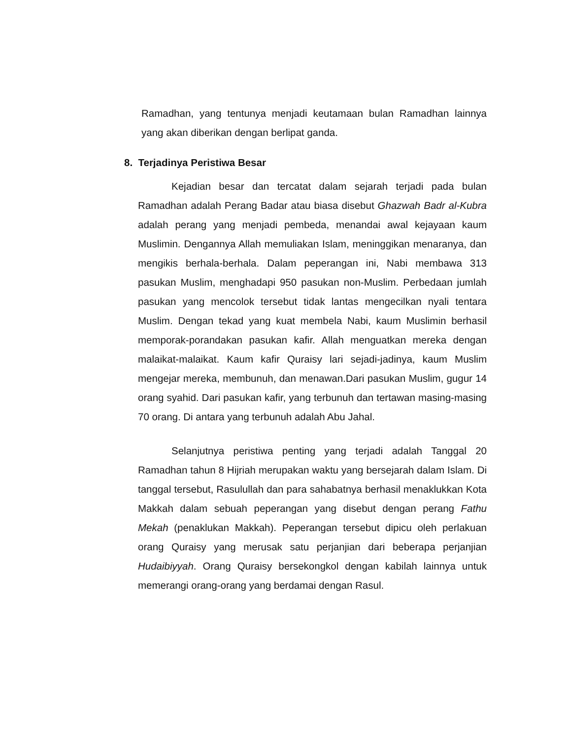Ramadhan, yang tentunya menjadi keutamaan bulan Ramadhan lainnya yang akan diberikan dengan berlipat ganda.
8. Terjadinya Peristiwa Besar
Kejadian besar dan tercatat dalam sejarah terjadi pada bulan Ramadhan adalah Perang Badar atau biasa disebut Ghazwah Badr al-Kubra adalah perang yang menjadi pembeda, menandai awal kejayaan kaum Muslimin. Dengannya Allah memuliakan Islam, meninggikan menaranya, dan mengikis berhala-berhala. Dalam peperangan ini, Nabi membawa 313 pasukan Muslim, menghadapi 950 pasukan non-Muslim. Perbedaan jumlah pasukan yang mencolok tersebut tidak lantas mengecilkan nyali tentara Muslim. Dengan tekad yang kuat membela Nabi, kaum Muslimin berhasil memporak-porandakan pasukan kafir. Allah menguatkan mereka dengan malaikat-malaikat. Kaum kafir Quraisy lari sejadi-jadinya, kaum Muslim mengejar mereka, membunuh, dan menawan.Dari pasukan Muslim, gugur 14 orang syahid. Dari pasukan kafir, yang terbunuh dan tertawan masing-masing 70 orang. Di antara yang terbunuh adalah Abu Jahal.
Selanjutnya peristiwa penting yang terjadi adalah Tanggal 20 Ramadhan tahun 8 Hijriah merupakan waktu yang bersejarah dalam Islam. Di tanggal tersebut, Rasulullah dan para sahabatnya berhasil menaklukkan Kota Makkah dalam sebuah peperangan yang disebut dengan perang Fathu Mekah (penaklukan Makkah). Peperangan tersebut dipicu oleh perlakuan orang Quraisy yang merusak satu perjanjian dari beberapa perjanjian Hudaibiyyah. Orang Quraisy bersekongkol dengan kabilah lainnya untuk memerangi orang-orang yang berdamai dengan Rasul.